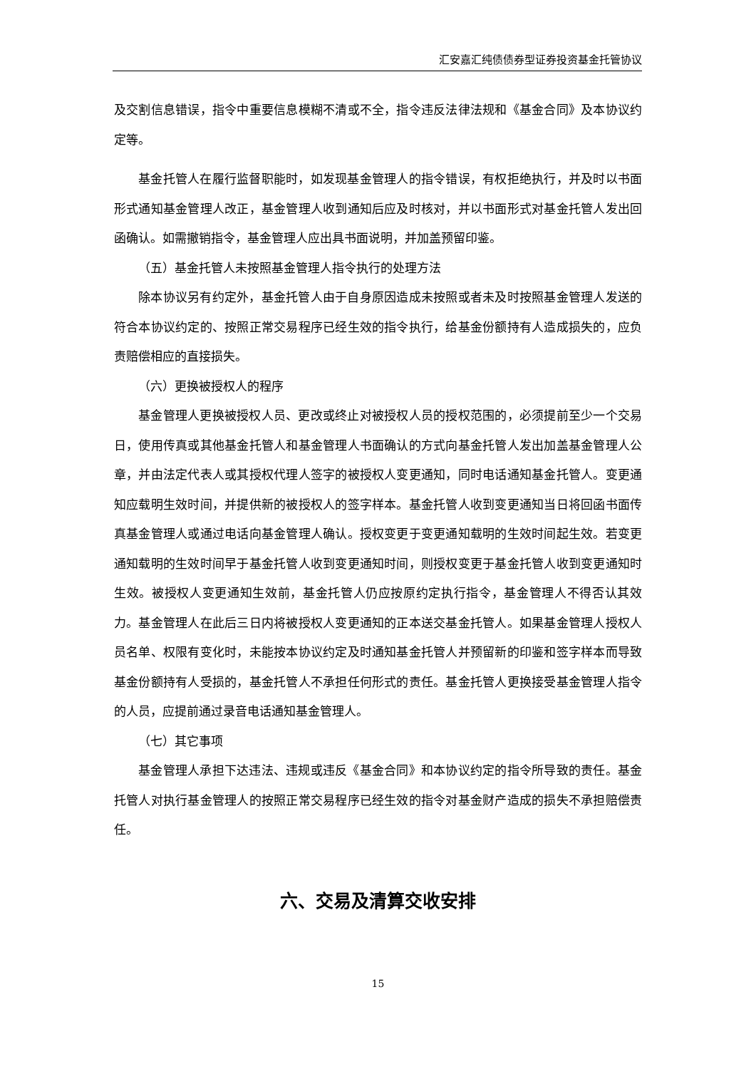汇安嘉汇纯债债券型证券投资基金托管协议
及交割信息错误，指令中重要信息模糊不清或不全，指令违反法律法规和《基金合同》及本协议约定等。
基金托管人在履行监督职能时，如发现基金管理人的指令错误，有权拒绝执行，并及时以书面形式通知基金管理人改正，基金管理人收到通知后应及时核对，并以书面形式对基金托管人发出回函确认。如需撤销指令，基金管理人应出具书面说明，并加盖预留印鉴。
（五）基金托管人未按照基金管理人指令执行的处理方法
除本协议另有约定外，基金托管人由于自身原因造成未按照或者未及时按照基金管理人发送的符合本协议约定的、按照正常交易程序已经生效的指令执行，给基金份额持有人造成损失的，应负责赔偿相应的直接损失。
（六）更换被授权人的程序
基金管理人更换被授权人员、更改或终止对被授权人员的授权范围的，必须提前至少一个交易日，使用传真或其他基金托管人和基金管理人书面确认的方式向基金托管人发出加盖基金管理人公章，并由法定代表人或其授权代理人签字的被授权人变更通知，同时电话通知基金托管人。变更通知应载明生效时间，并提供新的被授权人的签字样本。基金托管人收到变更通知当日将回函书面传真基金管理人或通过电话向基金管理人确认。授权变更于变更通知载明的生效时间起生效。若变更通知载明的生效时间早于基金托管人收到变更通知时间，则授权变更于基金托管人收到变更通知时生效。被授权人变更通知生效前，基金托管人仍应按原约定执行指令，基金管理人不得否认其效力。基金管理人在此后三日内将被授权人变更通知的正本送交基金托管人。如果基金管理人授权人员名单、权限有变化时，未能按本协议约定及时通知基金托管人并预留新的印鉴和签字样本而导致基金份额持有人受损的，基金托管人不承担任何形式的责任。基金托管人更换接受基金管理人指令的人员，应提前通过录音电话通知基金管理人。
（七）其它事项
基金管理人承担下达违法、违规或违反《基金合同》和本协议约定的指令所导致的责任。基金托管人对执行基金管理人的按照正常交易程序已经生效的指令对基金财产造成的损失不承担赔偿责任。
六、交易及清算交收安排
15